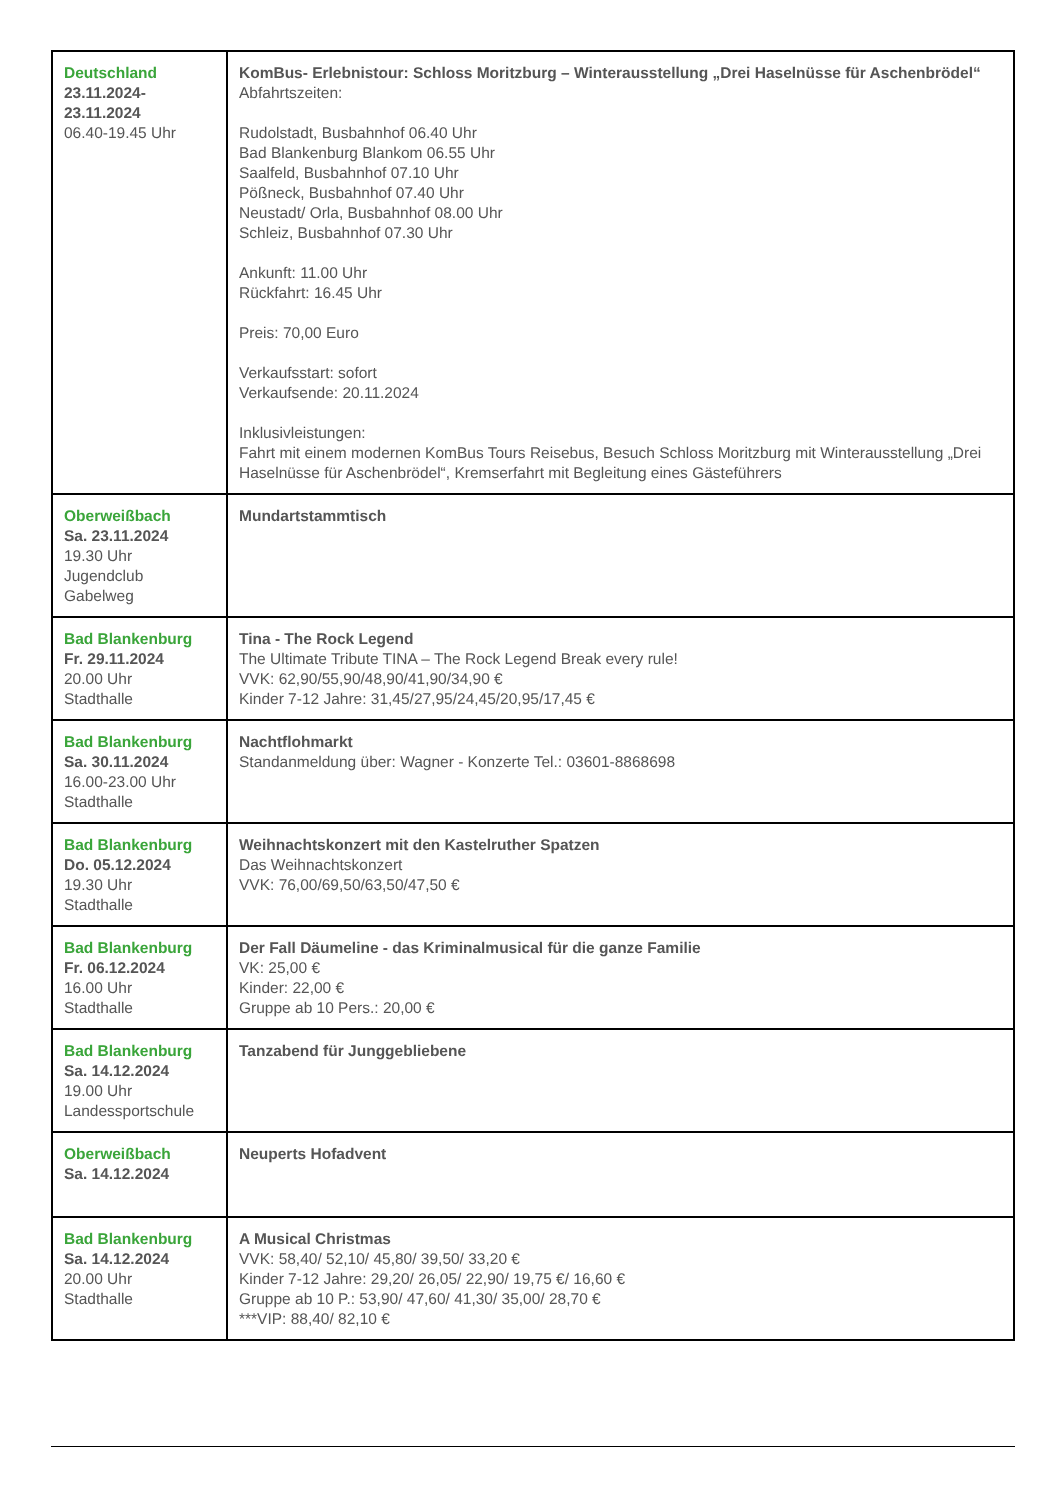| Deutschland 23.11.2024- 23.11.2024 06.40-19.45 Uhr | KomBus- Erlebnistour: Schloss Moritzburg – Winterausstellung „Drei Haselnüsse für Aschenbrödel“ Abfahrtszeiten: Rudolstadt, Busbahnhof 06.40 Uhr Bad Blankenburg Blankom 06.55 Uhr Saalfeld, Busbahnhof 07.10 Uhr Pößneck, Busbahnhof 07.40 Uhr Neustadt/ Orla, Busbahnhof 08.00 Uhr Schleiz, Busbahnhof 07.30 Uhr Ankunft: 11.00 Uhr Rückfahrt: 16.45 Uhr Preis: 70,00 Euro Verkaufsstart: sofort Verkaufsende: 20.11.2024 Inklusivleistungen: Fahrt mit einem modernen KomBus Tours Reisebus, Besuch Schloss Moritzburg mit Winterausstellung „Drei Haselnüsse für Aschenbrödel“, Kremserfahrt mit Begleitung eines Gästeführers |
| Oberweißbach Sa. 23.11.2024 19.30 Uhr Jugendclub Gabelweg | Mundartstammtisch |
| Bad Blankenburg Fr. 29.11.2024 20.00 Uhr Stadthalle | Tina - The Rock Legend The Ultimate Tribute TINA – The Rock Legend Break every rule! VVK: 62,90/55,90/48,90/41,90/34,90 € Kinder 7-12 Jahre: 31,45/27,95/24,45/20,95/17,45 € |
| Bad Blankenburg Sa. 30.11.2024 16.00-23.00 Uhr Stadthalle | Nachtflohmarkt Standanmeldung über: Wagner - Konzerte Tel.: 03601-8868698 |
| Bad Blankenburg Do. 05.12.2024 19.30 Uhr Stadthalle | Weihnachtskonzert mit den Kastelruther Spatzen Das Weihnachtskonzert VVK: 76,00/69,50/63,50/47,50 € |
| Bad Blankenburg Fr. 06.12.2024 16.00 Uhr Stadthalle | Der Fall Däumeline - das Kriminalmusical für die ganze Familie VK: 25,00 € Kinder: 22,00 € Gruppe ab 10 Pers.: 20,00 € |
| Bad Blankenburg Sa. 14.12.2024 19.00 Uhr Landessportschule | Tanzabend für Junggebliebene |
| Oberweißbach Sa. 14.12.2024 | Neuperts Hofadvent |
| Bad Blankenburg Sa. 14.12.2024 20.00 Uhr Stadthalle | A Musical Christmas VVK: 58,40/ 52,10/ 45,80/ 39,50/ 33,20 € Kinder 7-12 Jahre: 29,20/ 26,05/ 22,90/ 19,75 €/ 16,60 € Gruppe ab 10 P.: 53,90/ 47,60/ 41,30/ 35,00/ 28,70 € ***VIP: 88,40/ 82,10 € |